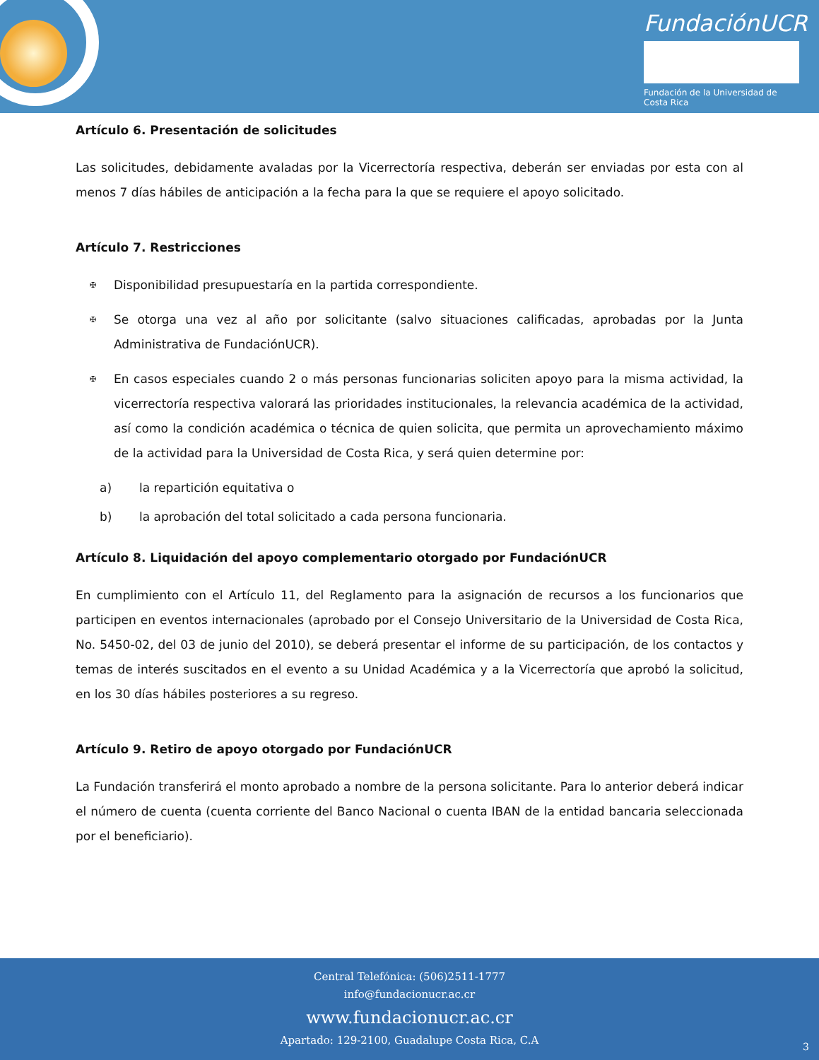FundaciónUCR
Fundación de la Universidad de Costa Rica
Artículo 6. Presentación de solicitudes
Las solicitudes, debidamente avaladas por la Vicerrectoría respectiva, deberán ser enviadas por esta con al menos 7 días hábiles de anticipación a la fecha para la que se requiere el apoyo solicitado.
Artículo 7. Restricciones
✠ Disponibilidad presupuestaría en la partida correspondiente.
✠ Se otorga una vez al año por solicitante (salvo situaciones calificadas, aprobadas por la Junta Administrativa de FundaciónUCR).
✠ En casos especiales cuando 2 o más personas funcionarias soliciten apoyo para la misma actividad, la vicerrectoría respectiva valorará las prioridades institucionales, la relevancia académica de la actividad, así como la condición académica o técnica de quien solicita, que permita un aprovechamiento máximo de la actividad para la Universidad de Costa Rica, y será quien determine por:
a) la repartición equitativa o
b) la aprobación del total solicitado a cada persona funcionaria.
Artículo 8. Liquidación del apoyo complementario otorgado por FundaciónUCR
En cumplimiento con el Artículo 11, del Reglamento para la asignación de recursos a los funcionarios que participen en eventos internacionales (aprobado por el Consejo Universitario de la Universidad de Costa Rica, No. 5450-02, del 03 de junio del 2010), se deberá presentar el informe de su participación, de los contactos y temas de interés suscitados en el evento a su Unidad Académica y a la Vicerrectoría que aprobó la solicitud, en los 30 días hábiles posteriores a su regreso.
Artículo 9. Retiro de apoyo otorgado por FundaciónUCR
La Fundación transferirá el monto aprobado a nombre de la persona solicitante. Para lo anterior deberá indicar el número de cuenta (cuenta corriente del Banco Nacional o cuenta IBAN de la entidad bancaria seleccionada por el beneficiario).
Central Telefónica: (506)2511-1777
info@fundacionucr.ac.cr
www.fundacionucr.ac.cr
Apartado: 129-2100, Guadalupe Costa Rica, C.A
3